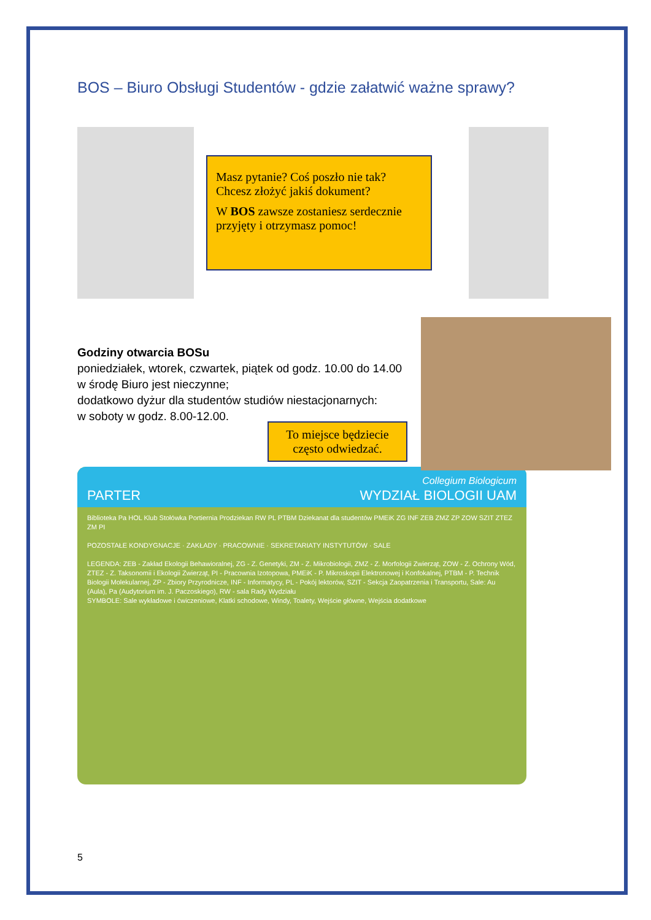BOS – Biuro Obsługi Studentów - gdzie załatwić ważne sprawy?
Masz pytanie? Coś poszło nie tak? Chcesz złożyć jakiś dokument?
W BOS zawsze zostaniesz serdecznie przyjęty i otrzymasz pomoc!
Godziny otwarcia BOSu
poniedziałek, wtorek, czwartek, piątek od godz. 10.00 do 14.00
w środę Biuro jest nieczynne;
dodatkowo dyżur dla studentów studiów niestacjonarnych:
w soboty w godz. 8.00-12.00.
To miejsce będziecie często odwiedzać.
PARTER Collegium Biologicum
WYDZIAŁ BIOLOGII UAM
Biblioteka Pa HOL Klub Stołówka Portiernia Prodziekan RW PL PTBM Dziekanat dla studentów PMEiK ZG INF ZEB ZMZ ZP ZOW SZIT ZTEZ ZM PI
POZOSTAŁE KONDYGNACJE · ZAKŁADY · PRACOWNIE · SEKRETARIATY INSTYTUTÓW · SALE
LEGENDA: ZEB - Zakład Ekologii Behawioralnej, ZG - Z. Genetyki, ZM - Z. Mikrobiologii, ZMZ - Z. Morfologii Zwierząt, ZOW - Z. Ochrony Wód, ZTEZ - Z. Taksonomii i Ekologii Zwierząt, PI - Pracownia Izotopowa, PMEiK - P. Mikroskopii Elektronowej i Konfokalnej, PTBM - P. Technik Biologii Molekularnej, ZP - Zbiory Przyrodnicze, INF - Informatycy, PL - Pokój lektorów, SZIT - Sekcja Zaopatrzenia i Transportu, Sale: Au (Aula), Pa (Audytorium im. J. Paczoskiego), RW - sala Rady Wydziału
SYMBOLE: Sale wykładowe i ćwiczeniowe, Klatki schodowe, Windy, Toalety, Wejście główne, Wejścia dodatkowe
5